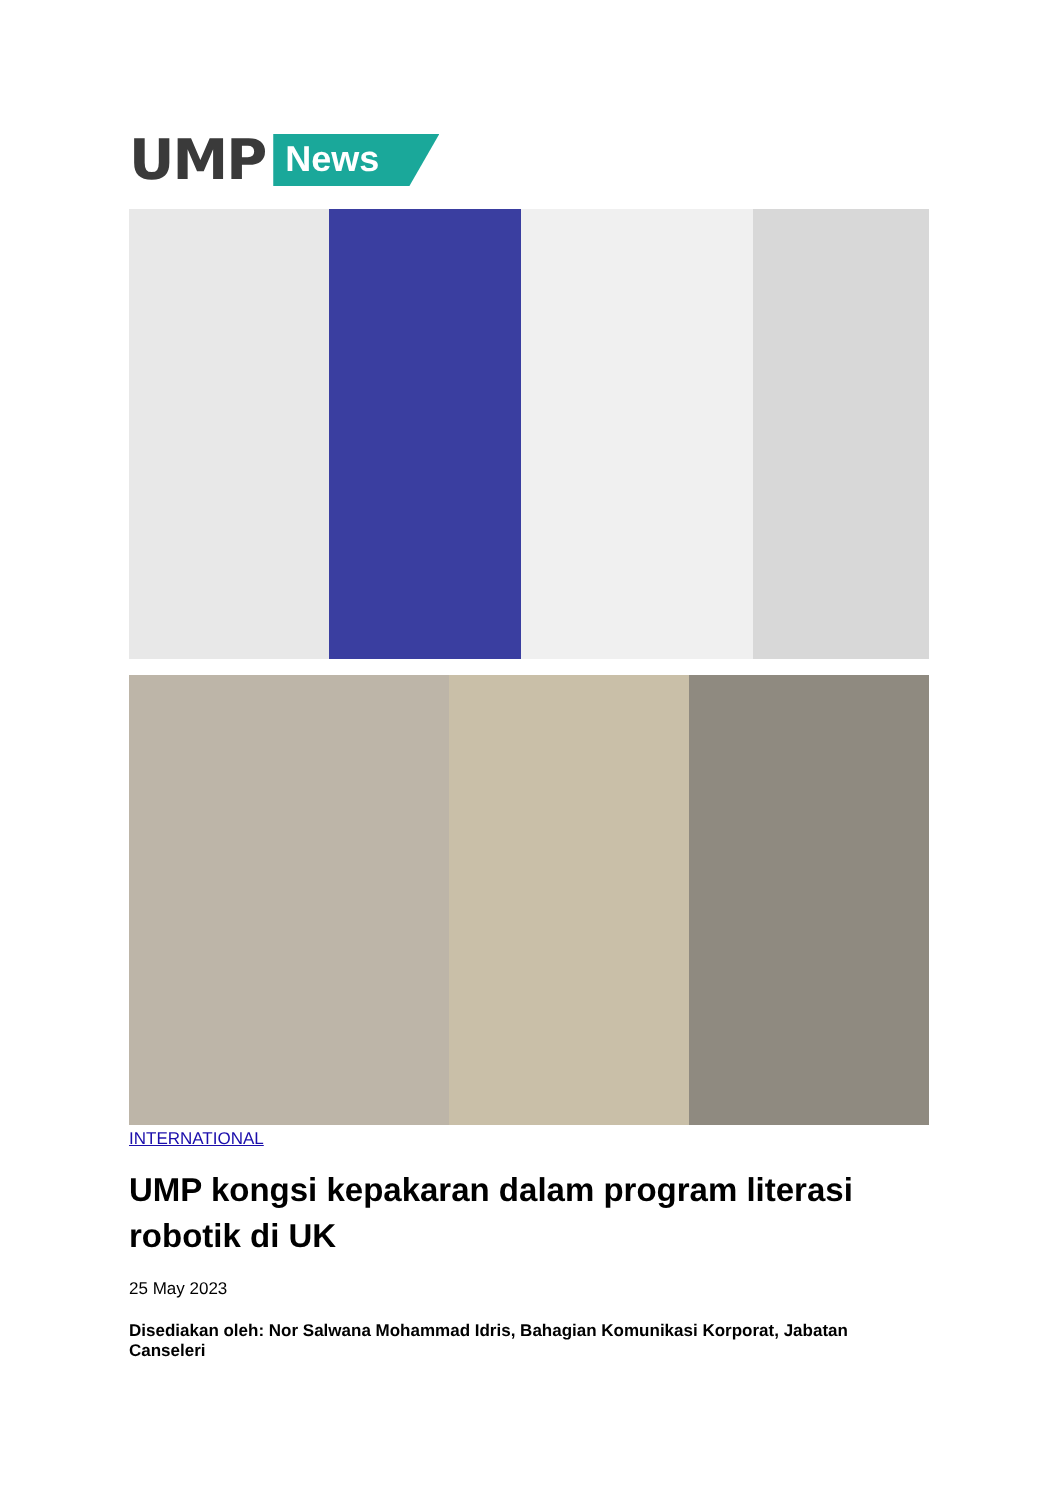UMP News
INTERNATIONAL
UMP kongsi kepakaran dalam program literasi robotik di UK
25 May 2023
Disediakan oleh: Nor Salwana Mohammad Idris, Bahagian Komunikasi Korporat, Jabatan Canseleri